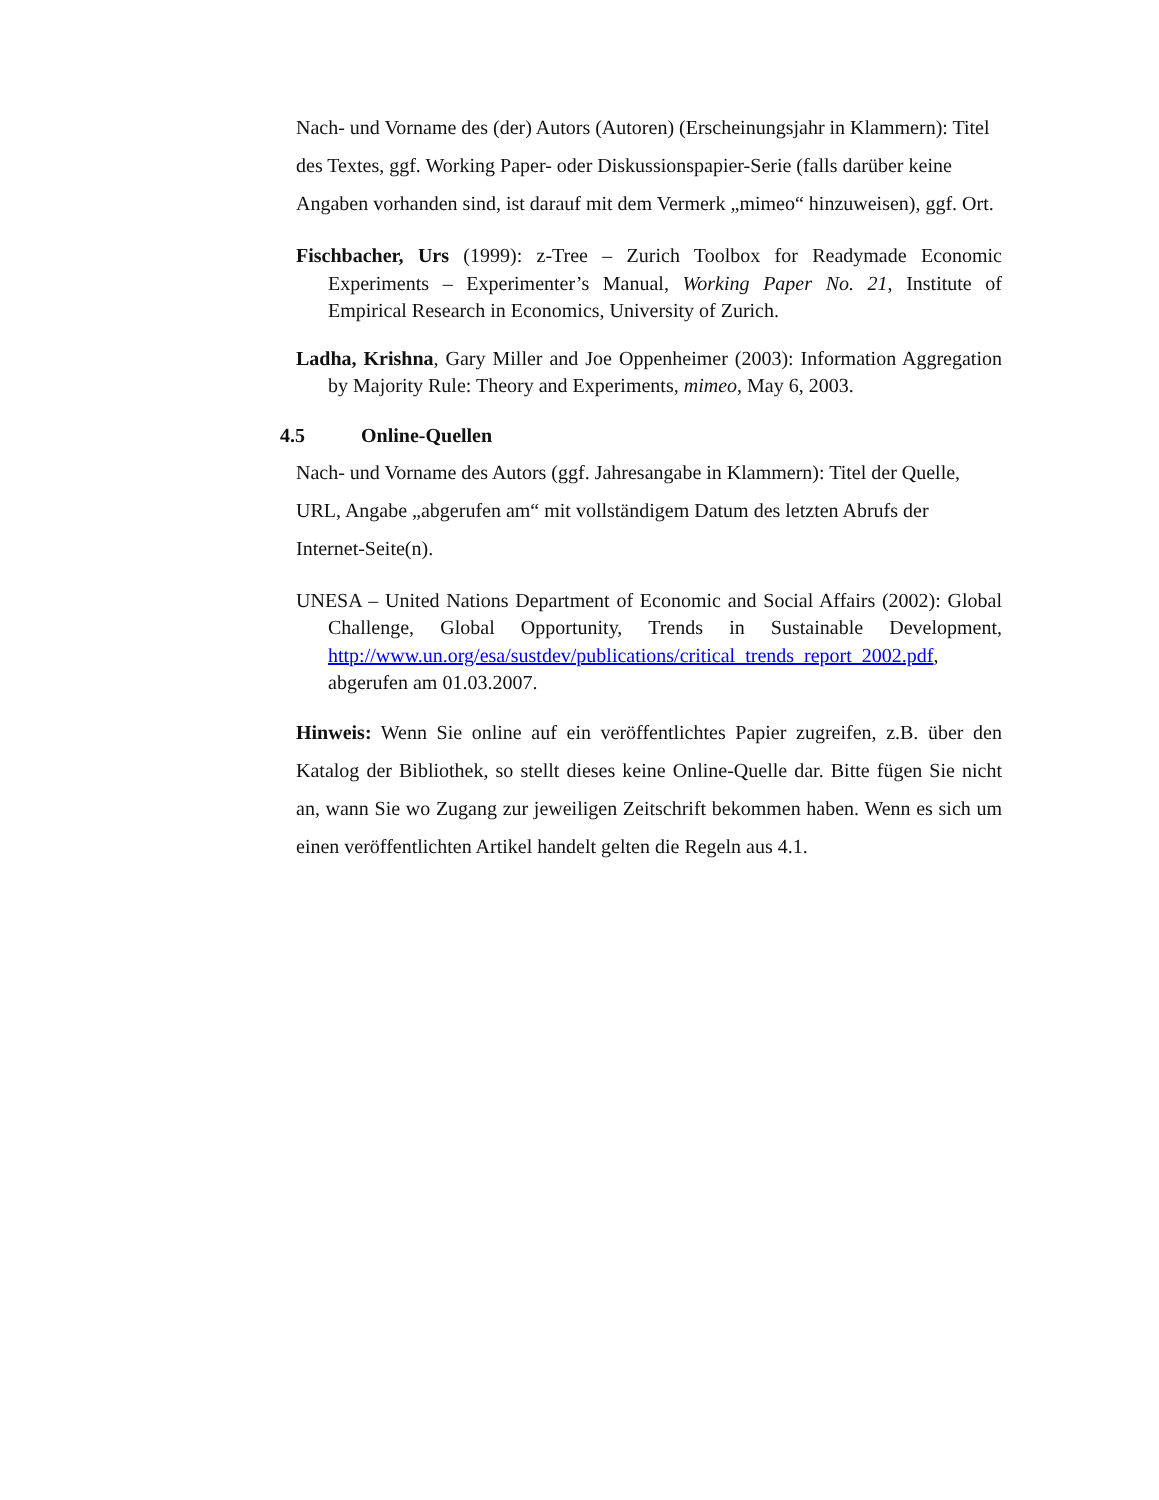Nach- und Vorname des (der) Autors (Autoren) (Erscheinungsjahr in Klammern): Titel des Textes, ggf. Working Paper- oder Diskussionspapier-Serie (falls darüber keine Angaben vorhanden sind, ist darauf mit dem Vermerk „mimeo“ hinzuweisen), ggf. Ort.
Fischbacher, Urs (1999): z-Tree – Zurich Toolbox for Readymade Economic Experiments – Experimenter’s Manual, Working Paper No. 21, Institute of Empirical Research in Economics, University of Zurich.
Ladha, Krishna, Gary Miller and Joe Oppenheimer (2003): Information Aggregation by Majority Rule: Theory and Experiments, mimeo, May 6, 2003.
4.5 Online-Quellen
Nach- und Vorname des Autors (ggf. Jahresangabe in Klammern): Titel der Quelle, URL, Angabe „abgerufen am“ mit vollständigem Datum des letzten Abrufs der Internet-Seite(n).
UNESA – United Nations Department of Economic and Social Affairs (2002): Global Challenge, Global Opportunity, Trends in Sustainable Development, http://www.un.org/esa/sustdev/publications/critical_trends_report_2002.pdf, abgerufen am 01.03.2007.
Hinweis: Wenn Sie online auf ein veröffentlichtes Papier zugreifen, z.B. über den Katalog der Bibliothek, so stellt dieses keine Online-Quelle dar. Bitte fügen Sie nicht an, wann Sie wo Zugang zur jeweiligen Zeitschrift bekommen haben. Wenn es sich um einen veröffentlichten Artikel handelt gelten die Regeln aus 4.1.